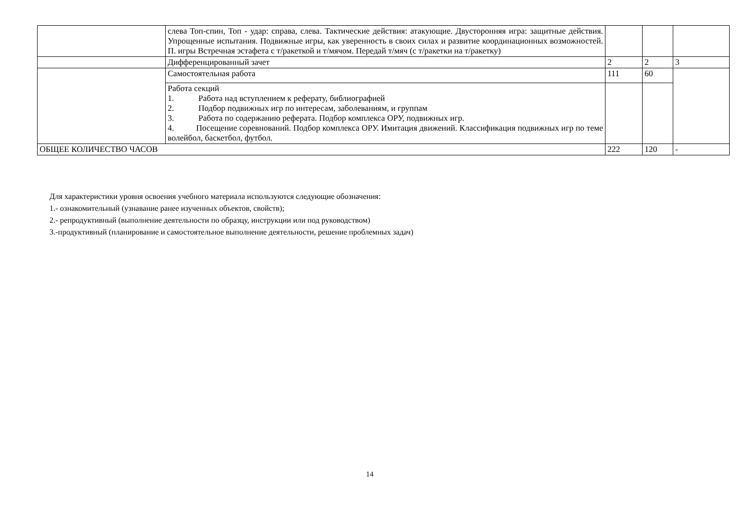| | слева Топ-спин, Топ - удар: справа, слева. Тактические действия: атакующие. Двусторонняя игра: защитные действия. Упрощенные испытания. Подвижные игры, как уверенность в своих силах и развитие координационных возможностей. П. игры Встречная эстафета с т/ракеткой и т/мячом. Передай т/мяч (с т/ракетки на т/ракетку) | | | |
| | Дифференцированный зачет | 2 | 2 | 3 |
| | Самостоятельная работа | 111 | 60 | |
| | Работа секций 1. Работа над вступлением к реферату, библиографией 2. Подбор подвижных игр по интересам, заболеваниям, и группам 3. Работа по содержанию реферата. Подбор комплекса ОРУ, подвижных игр. 4. Посещение соревнований. Подбор комплекса ОРУ. Имитация движений. Классификация подвижных игр по теме волейбол, баскетбол, футбол. | | | |
| ОБЩЕЕ КОЛИЧЕСТВО ЧАСОВ | | 222 | 120 | - |
Для характеристики уровня освоения учебного материала используются следующие обозначения:
1.- ознакомительный (узнавание ранее изученных объектов, свойств);
2.- репродуктивный (выполнение деятельности по образцу, инструкции или под руководством)
3.-продуктивный (планирование и самостоятельное выполнение деятельности, решение проблемных задач)
14